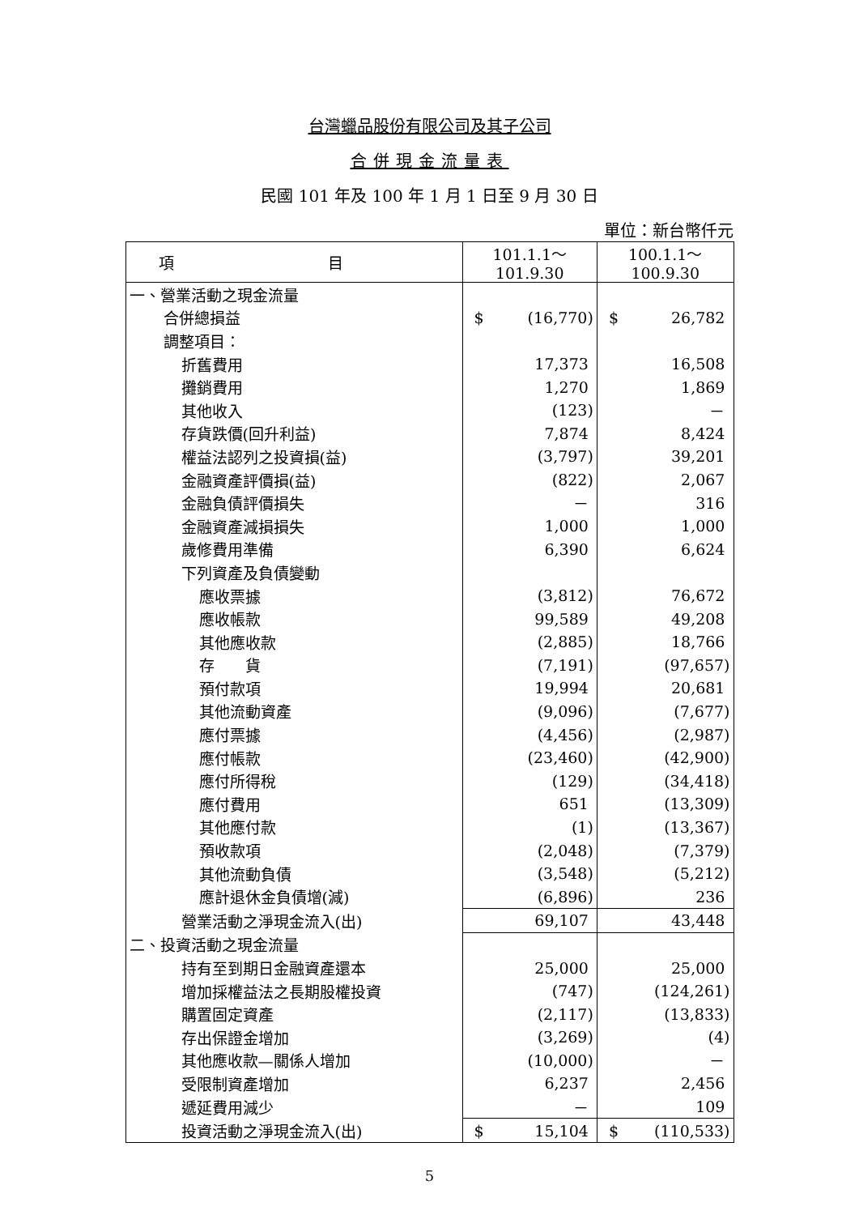台灣蠟品股份有限公司及其子公司
合併現金流量表
民國 101 年及 100 年 1 月 1 日至 9 月 30 日
單位：新台幣仟元
| 項 目 | 101.1.1～101.9.30 | 100.1.1～100.9.30 |
| --- | --- | --- |
| 一、營業活動之現金流量 | | |
| 合併總損益 | $ (16,770) | $ 26,782 |
| 調整項目： | | |
| 折舊費用 | 17,373 | 16,508 |
| 攤銷費用 | 1,270 | 1,869 |
| 其他收入 | (123) | － |
| 存貨跌價(回升利益) | 7,874 | 8,424 |
| 權益法認列之投資損(益) | (3,797) | 39,201 |
| 金融資產評價損(益) | (822) | 2,067 |
| 金融負債評價損失 | － | 316 |
| 金融資產減損損失 | 1,000 | 1,000 |
| 歲修費用準備 | 6,390 | 6,624 |
| 下列資產及負債變動 | | |
| 應收票據 | (3,812) | 76,672 |
| 應收帳款 | 99,589 | 49,208 |
| 其他應收款 | (2,885) | 18,766 |
| 存 貨 | (7,191) | (97,657) |
| 預付款項 | 19,994 | 20,681 |
| 其他流動資產 | (9,096) | (7,677) |
| 應付票據 | (4,456) | (2,987) |
| 應付帳款 | (23,460) | (42,900) |
| 應付所得稅 | (129) | (34,418) |
| 應付費用 | 651 | (13,309) |
| 其他應付款 | (1) | (13,367) |
| 預收款項 | (2,048) | (7,379) |
| 其他流動負債 | (3,548) | (5,212) |
| 應計退休金負債增(減) | (6,896) | 236 |
| 營業活動之淨現金流入(出) | 69,107 | 43,448 |
| 二、投資活動之現金流量 | | |
| 持有至到期日金融資產還本 | 25,000 | 25,000 |
| 增加採權益法之長期股權投資 | (747) | (124,261) |
| 購置固定資產 | (2,117) | (13,833) |
| 存出保證金增加 | (3,269) | (4) |
| 其他應收款—關係人增加 | (10,000) | － |
| 受限制資產增加 | 6,237 | 2,456 |
| 遞延費用減少 | － | 109 |
| 投資活動之淨現金流入(出) | $ 15,104 | $ (110,533) |
5